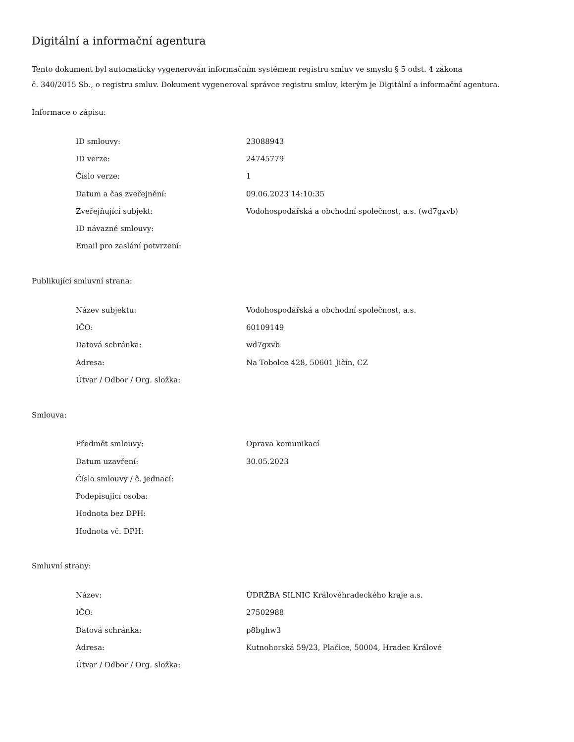Digitální a informační agentura
Tento dokument byl automaticky vygenerován informačním systémem registru smluv ve smyslu § 5 odst. 4 zákona
č. 340/2015 Sb., o registru smluv. Dokument vygeneroval správce registru smluv, kterým je Digitální a informační agentura.
Informace o zápisu:
| ID smlouvy: | 23088943 |
| ID verze: | 24745779 |
| Číslo verze: | 1 |
| Datum a čas zveřejnění: | 09.06.2023 14:10:35 |
| Zveřejňující subjekt: | Vodohospodářská a obchodní společnost, a.s. (wd7gxvb) |
| ID návazné smlouvy: | |
| Email pro zaslání potvrzení: | |
Publikující smluvní strana:
| Název subjektu: | Vodohospodářská a obchodní společnost, a.s. |
| IČO: | 60109149 |
| Datová schránka: | wd7gxvb |
| Adresa: | Na Tobolce 428, 50601 Jičín, CZ |
| Útvar / Odbor / Org. složka: | |
Smlouva:
| Předmět smlouvy: | Oprava komunikací |
| Datum uzavření: | 30.05.2023 |
| Číslo smlouvy / č. jednací: | |
| Podepisující osoba: | |
| Hodnota bez DPH: | |
| Hodnota vč. DPH: | |
Smluvní strany:
| Název: | ÚDRŽBA SILNIC Královéhradeckého kraje a.s. |
| IČO: | 27502988 |
| Datová schránka: | p8bghw3 |
| Adresa: | Kutnohorská 59/23, Plačice, 50004, Hradec Králové |
| Útvar / Odbor / Org. složka: | |